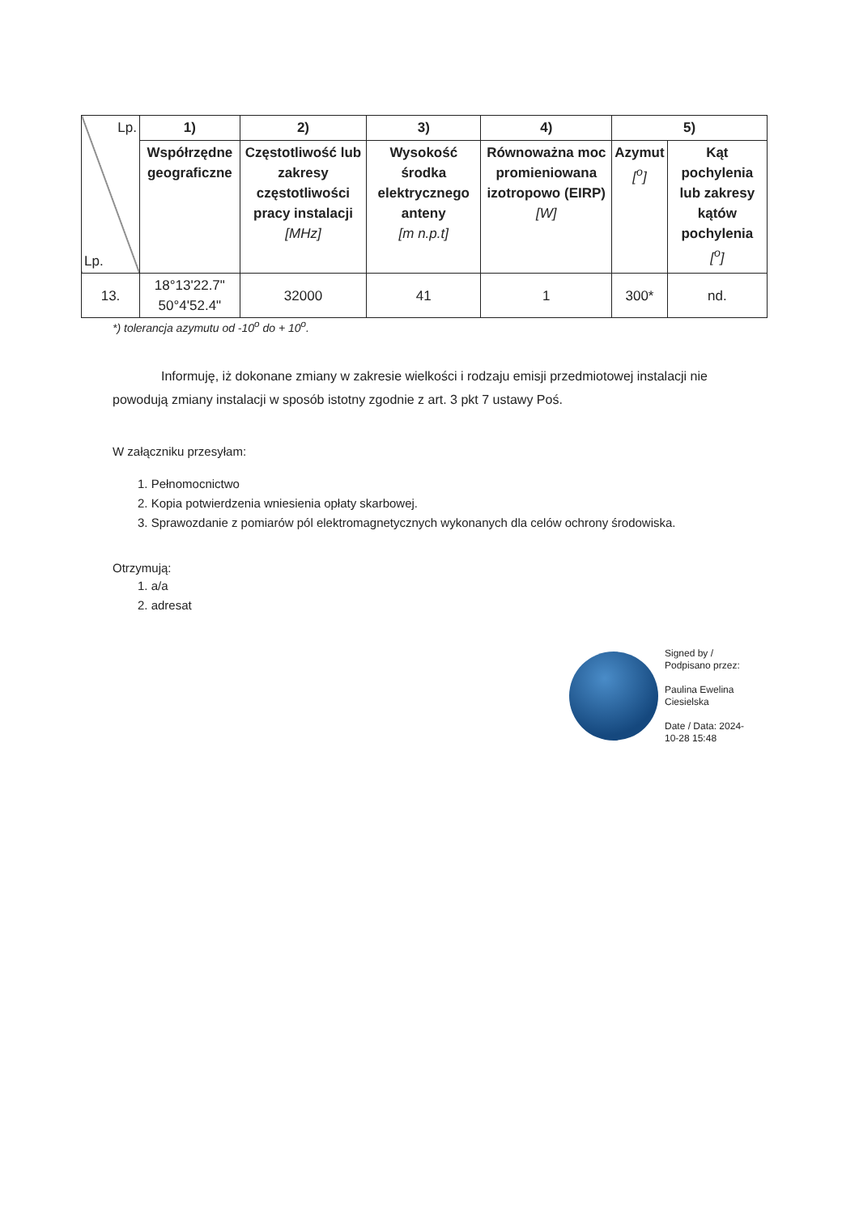| Lp. Lp. | 1) | 2) | 3) | 4) | 5) | |
| --- | --- | --- | --- | --- | --- | --- |
| | Współrzędne geograficzne | Częstotliwość lub zakresy częstotliwości pracy instalacji [MHz] | Wysokość środka elektrycznego anteny [m n.p.t] | Równoważna moc promieniowana izotropowo (EIRP) [W] | Azymut [<sup>o</sup>] | Kąt pochylenia lub zakresy kątów pochylenia [<sup>o</sup>] |
| 13. | 18°13'22.7" 50°4'52.4" | 32000 | 41 | 1 | 300* | nd. |
*) tolerancja azymutu od -10<sup>o</sup> do + 10<sup>o</sup>.
Informuję, iż dokonane zmiany w zakresie wielkości i rodzaju emisji przedmiotowej instalacji nie powodują zmiany instalacji w sposób istotny zgodnie z art. 3 pkt 7 ustawy Poś.
W załączniku przesyłam:
1. Pełnomocnictwo
2. Kopia potwierdzenia wniesienia opłaty skarbowej.
3. Sprawozdanie z pomiarów pól elektromagnetycznych wykonanych dla celów ochrony środowiska.
Otrzymują:
1. a/a
2. adresat
Signed by /
Podpisano przez:
Paulina Ewelina
Ciesielska
Date / Data: 2024-
10-28 15:48